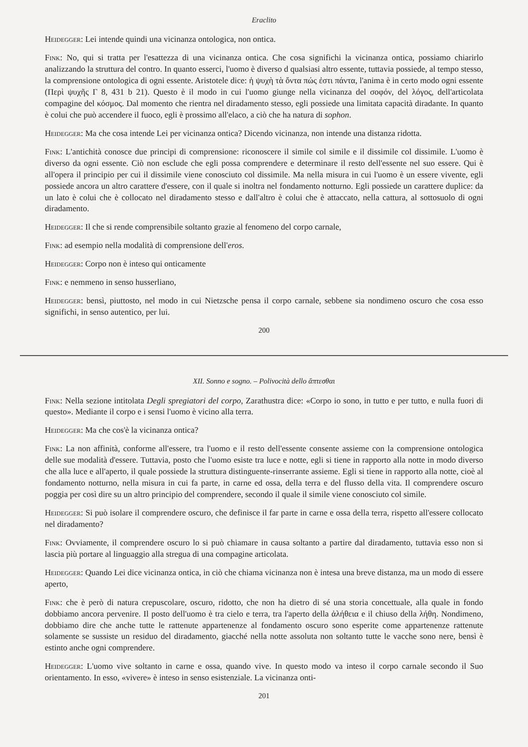Eraclito
Heidegger: Lei intende quindi una vicinanza ontologica, non ontica.
Fink: No, qui si tratta per l'esattezza di una vicinanza ontica. Che cosa significhi la vicinanza ontica, possiamo chiarirlo analizzando la struttura del contro. In quanto esserci, l'uomo è diverso d qualsiasi altro essente, tuttavia possiede, al tempo stesso, la comprensione ontologica di ogni essente. Aristotele dice: ἡ ψυχὴ τὰ ὄντα πώς ἐστι πάντα, l'anima è in certo modo ogni essente (Περὶ ψυχῆς Γ 8, 431 b 21). Questo è il modo in cui l'uomo giunge nella vicinanza del σοφόν, del λόγος, dell'articolata compagine del κόσμος. Dal momento che rientra nel diradamento stesso, egli possiede una limitata capacità diradante. In quanto è colui che può accendere il fuoco, egli è prossimo all'elaco, a ciò che ha natura di sophon.
Heidegger: Ma che cosa intende Lei per vicinanza ontica? Dicendo vicinanza, non intende una distanza ridotta.
Fink: L'antichità conosce due principi di comprensione: riconoscere il simile col simile e il dissimile col dissimile. L'uomo è diverso da ogni essente. Ciò non esclude che egli possa comprendere e determinare il resto dell'essente nel suo essere. Qui è all'opera il principio per cui il dissimile viene conosciuto col dissimile. Ma nella misura in cui l'uomo è un essere vivente, egli possiede ancora un altro carattere d'essere, con il quale si inoltra nel fondamento notturno. Egli possiede un carattere duplice: da un lato è colui che è collocato nel diradamento stesso e dall'altro è colui che è attaccato, nella cattura, al sottosuolo di ogni diradamento.
Heidegger: Il che si rende comprensibile soltanto grazie al fenomeno del corpo carnale,
Fink: ad esempio nella modalità di comprensione dell'eros.
Heidegger: Corpo non è inteso qui onticamente
Fink: e nemmeno in senso husserliano,
Heidegger: bensì, piuttosto, nel modo in cui Nietzsche pensa il corpo carnale, sebbene sia nondimeno oscuro che cosa esso significhi, in senso autentico, per lui.
200
XII. Sonno e sogno. – Polivocità dello ἅπτεσθαι
Fink: Nella sezione intitolata Degli spregiatori del corpo, Zarathustra dice: «Corpo io sono, in tutto e per tutto, e nulla fuori di questo». Mediante il corpo e i sensi l'uomo è vicino alla terra.
Heidegger: Ma che cos'è la vicinanza ontica?
Fink: La non affinità, conforme all'essere, tra l'uomo e il resto dell'essente consente assieme con la comprensione ontologica delle sue modalità d'essere. Tuttavia, posto che l'uomo esiste tra luce e notte, egli si tiene in rapporto alla notte in modo diverso che alla luce e all'aperto, il quale possiede la struttura distinguente-rinserrante assieme. Egli si tiene in rapporto alla notte, cioè al fondamento notturno, nella misura in cui fa parte, in carne ed ossa, della terra e del flusso della vita. Il comprendere oscuro poggia per così dire su un altro principio del comprendere, secondo il quale il simile viene conosciuto col simile.
Heidegger: Si può isolare il comprendere oscuro, che definisce il far parte in carne e ossa della terra, rispetto all'essere collocato nel diradamento?
Fink: Ovviamente, il comprendere oscuro lo si può chiamare in causa soltanto a partire dal diradamento, tuttavia esso non si lascia più portare al linguaggio alla stregua di una compagine articolata.
Heidegger: Quando Lei dice vicinanza ontica, in ciò che chiama vicinanza non è intesa una breve distanza, ma un modo di essere aperto,
Fink: che è però di natura crepuscolare, oscuro, ridotto, che non ha dietro di sé una storia concettuale, alla quale in fondo dobbiamo ancora pervenire. Il posto dell'uomo è tra cielo e terra, tra l'aperto della ἀλήθεια e il chiuso della λήθη. Nondimeno, dobbiamo dire che anche tutte le rattenute appartenenze al fondamento oscuro sono esperite come appartenenze rattenute solamente se sussiste un residuo del diradamento, giacché nella notte assoluta non soltanto tutte le vacche sono nere, bensì è estinto anche ogni comprendere.
Heidegger: L'uomo vive soltanto in carne e ossa, quando vive. In questo modo va inteso il corpo carnale secondo il Suo orientamento. In esso, «vivere» è inteso in senso esistenziale. La vicinanza onti-
201